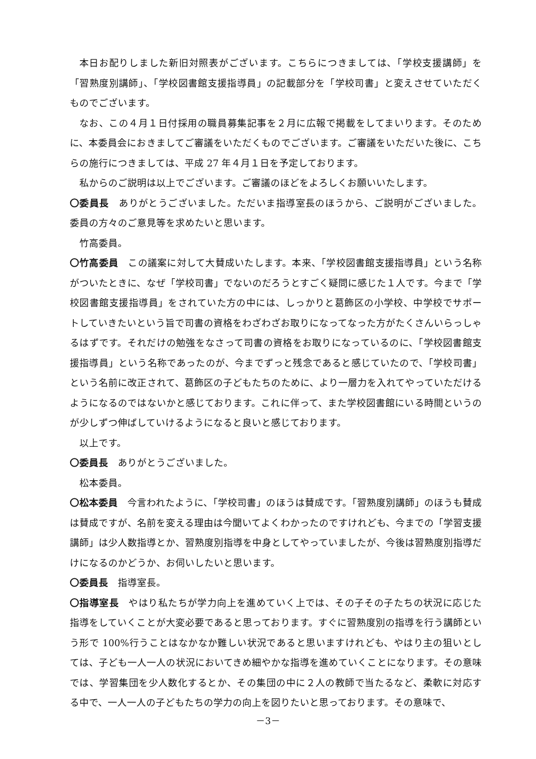本日お配りしました新旧対照表がございます。こちらにつきましては、「学校支援講師」を「習熟度別講師」、「学校図書館支援指導員」の記載部分を「学校司書」と変えさせていただくものでございます。
なお、この４月１日付採用の職員募集記事を２月に広報で掲載をしてまいります。そのために、本委員会におきましてご審議をいただくものでございます。ご審議をいただいた後に、こちらの施行につきましては、平成 27 年４月１日を予定しております。
私からのご説明は以上でございます。ご審議のほどをよろしくお願いいたします。
〇委員長　ありがとうございました。ただいま指導室長のほうから、ご説明がございました。委員の方々のご意見等を求めたいと思います。
竹高委員。
〇竹高委員　この議案に対して大賛成いたします。本来、「学校図書館支援指導員」という名称がついたときに、なぜ「学校司書」でないのだろうとすごく疑問に感じた１人です。今まで「学校図書館支援指導員」をされていた方の中には、しっかりと葛飾区の小学校、中学校でサポートしていきたいという旨で司書の資格をわざわざお取りになってなった方がたくさんいらっしゃるはずです。それだけの勉強をなさって司書の資格をお取りになっているのに、「学校図書館支援指導員」という名称であったのが、今までずっと残念であると感じていたので、「学校司書」という名前に改正されて、葛飾区の子どもたちのために、より一層力を入れてやっていただけるようになるのではないかと感じております。これに伴って、また学校図書館にいる時間というのが少しずつ伸ばしていけるようになると良いと感じております。
以上です。
〇委員長　ありがとうございました。
松本委員。
〇松本委員　今言われたように、「学校司書」のほうは賛成です。「習熟度別講師」のほうも賛成は賛成ですが、名前を変える理由は今聞いてよくわかったのですけれども、今までの「学習支援講師」は少人数指導とか、習熟度別指導を中身としてやっていましたが、今後は習熟度別指導だけになるのかどうか、お伺いしたいと思います。
〇委員長　指導室長。
〇指導室長　やはり私たちが学力向上を進めていく上では、その子その子たちの状況に応じた指導をしていくことが大変必要であると思っております。すぐに習熟度別の指導を行う講師という形で 100%行うことはなかなか難しい状況であると思いますけれども、やはり主の狙いとしては、子ども一人一人の状況においてきめ細やかな指導を進めていくことになります。その意味では、学習集団を少人数化するとか、その集団の中に２人の教師で当たるなど、柔軟に対応する中で、一人一人の子どもたちの学力の向上を図りたいと思っております。その意味で、
－3－